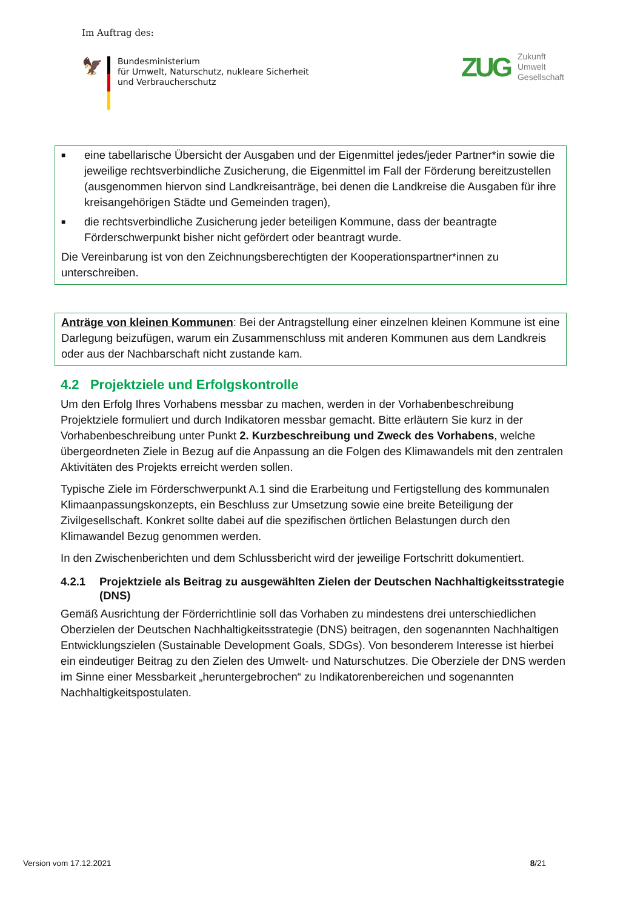Im Auftrag des:
🦅
Bundesministerium
für Umwelt, Naturschutz, nukleare Sicherheit
und Verbraucherschutz
ZUG
Zukunft
Umwelt
Gesellschaft
■ eine tabellarische Übersicht der Ausgaben und der Eigenmittel jedes/jeder Partner*in sowie die jeweilige rechtsverbindliche Zusicherung, die Eigenmittel im Fall der Förderung bereitzustellen (ausgenommen hiervon sind Landkreisanträge, bei denen die Landkreise die Ausgaben für ihre kreisangehörigen Städte und Gemeinden tragen),
■ die rechtsverbindliche Zusicherung jeder beteiligen Kommune, dass der beantragte Förderschwerpunkt bisher nicht gefördert oder beantragt wurde.
Die Vereinbarung ist von den Zeichnungsberechtigten der Kooperationspartner*innen zu unterschreiben.
Anträge von kleinen Kommunen: Bei der Antragstellung einer einzelnen kleinen Kommune ist eine Darlegung beizufügen, warum ein Zusammenschluss mit anderen Kommunen aus dem Landkreis oder aus der Nachbarschaft nicht zustande kam.
4.2 Projektziele und Erfolgskontrolle
Um den Erfolg Ihres Vorhabens messbar zu machen, werden in der Vorhabenbeschreibung Projektziele formuliert und durch Indikatoren messbar gemacht. Bitte erläutern Sie kurz in der Vorhabenbeschreibung unter Punkt 2. Kurzbeschreibung und Zweck des Vorhabens, welche übergeordneten Ziele in Bezug auf die Anpassung an die Folgen des Klimawandels mit den zentralen Aktivitäten des Projekts erreicht werden sollen.
Typische Ziele im Förderschwerpunkt A.1 sind die Erarbeitung und Fertigstellung des kommunalen Klimaanpassungskonzepts, ein Beschluss zur Umsetzung sowie eine breite Beteiligung der Zivilgesellschaft. Konkret sollte dabei auf die spezifischen örtlichen Belastungen durch den Klimawandel Bezug genommen werden.
In den Zwischenberichten und dem Schlussbericht wird der jeweilige Fortschritt dokumentiert.
4.2.1 Projektziele als Beitrag zu ausgewählten Zielen der Deutschen Nachhaltigkeitsstrategie (DNS)
Gemäß Ausrichtung der Förderrichtlinie soll das Vorhaben zu mindestens drei unterschiedlichen Oberzielen der Deutschen Nachhaltigkeitsstrategie (DNS) beitragen, den sogenannten Nachhaltigen Entwicklungszielen (Sustainable Development Goals, SDGs). Von besonderem Interesse ist hierbei ein eindeutiger Beitrag zu den Zielen des Umwelt- und Naturschutzes. Die Oberziele der DNS werden im Sinne einer Messbarkeit „heruntergebrochen“ zu Indikatorenbereichen und sogenannten Nachhaltigkeitspostulaten.
Version vom 17.12.2021 8/21